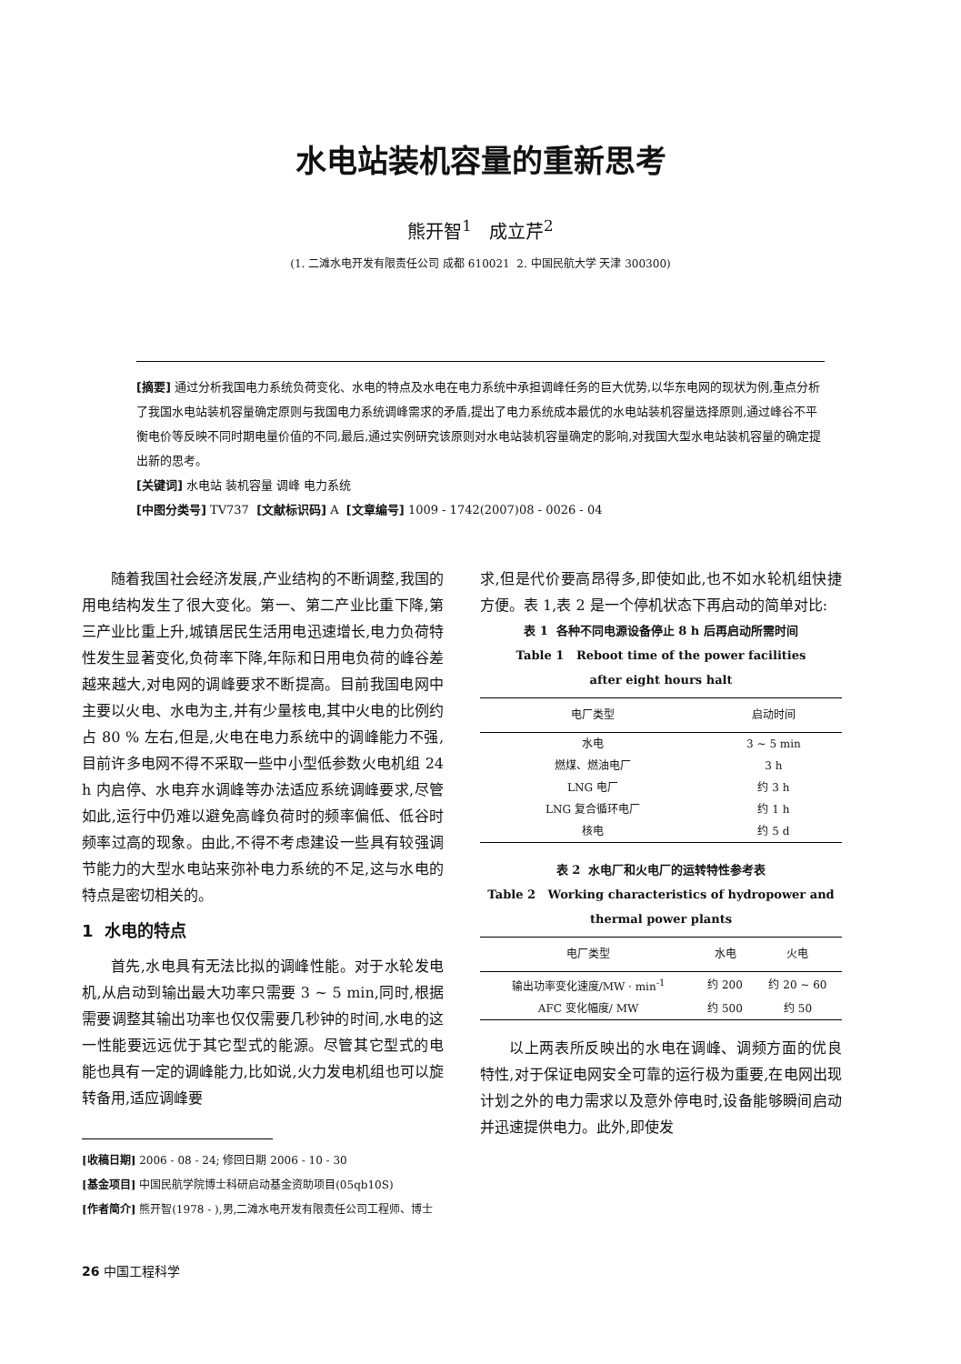水电站装机容量的重新思考
熊开智<sup>1</sup> 成立芹<sup>2</sup>
(1. 二滩水电开发有限责任公司 成都 610021 2. 中国民航大学 天津 300300)
[摘要] 通过分析我国电力系统负荷变化、水电的特点及水电在电力系统中承担调峰任务的巨大优势,以华东电网的现状为例,重点分析了我国水电站装机容量确定原则与我国电力系统调峰需求的矛盾,提出了电力系统成本最优的水电站装机容量选择原则,通过峰谷不平衡电价等反映不同时期电量价值的不同,最后,通过实例研究该原则对水电站装机容量确定的影响,对我国大型水电站装机容量的确定提出新的思考。
[关键词] 水电站 装机容量 调峰 电力系统
[中图分类号] TV737 [文献标识码] A [文章编号] 1009 - 1742(2007)08 - 0026 - 04
随着我国社会经济发展,产业结构的不断调整,我国的用电结构发生了很大变化。第一、第二产业比重下降,第三产业比重上升,城镇居民生活用电迅速增长,电力负荷特性发生显著变化,负荷率下降,年际和日用电负荷的峰谷差越来越大,对电网的调峰要求不断提高。目前我国电网中主要以火电、水电为主,并有少量核电,其中火电的比例约占 80 % 左右,但是,火电在电力系统中的调峰能力不强,目前许多电网不得不采取一些中小型低参数火电机组 24 h 内启停、水电弃水调峰等办法适应系统调峰要求,尽管如此,运行中仍难以避免高峰负荷时的频率偏低、低谷时频率过高的现象。由此,不得不考虑建设一些具有较强调节能力的大型水电站来弥补电力系统的不足,这与水电的特点是密切相关的。
1 水电的特点
首先,水电具有无法比拟的调峰性能。对于水轮发电机,从启动到输出最大功率只需要 3 ~ 5 min,同时,根据需要调整其输出功率也仅仅需要几秒钟的时间,水电的这一性能要远远优于其它型式的能源。尽管其它型式的电能也具有一定的调峰能力,比如说,火力发电机组也可以旋转备用,适应调峰要
[收稿日期] 2006 - 08 - 24; 修回日期 2006 - 10 - 30
[基金项目] 中国民航学院博士科研启动基金资助项目(05qb10S)
[作者简介] 熊开智(1978 - ),男,二滩水电开发有限责任公司工程师、博士
26 中国工程科学
求,但是代价要高昂得多,即使如此,也不如水轮机组快捷方便。表 1,表 2 是一个停机状态下再启动的简单对比:
表 1 各种不同电源设备停止 8 h 后再启动所需时间
Table 1 Reboot time of the power facilities
after eight hours halt
| 电厂类型 | 启动时间 |
| --- | --- |
| 水电 | 3 ~ 5 min |
| 燃煤、燃油电厂 | 3 h |
| LNG 电厂 | 约 3 h |
| LNG 复合循环电厂 | 约 1 h |
| 核电 | 约 5 d |
表 2 水电厂和火电厂的运转特性参考表
Table 2 Working characteristics of hydropower and
thermal power plants
| 电厂类型 | 水电 | 火电 |
| --- | --- | --- |
| 输出功率变化速度/MW · min<sup>-1</sup> | 约 200 | 约 20 ~ 60 |
| AFC 变化幅度/ MW | 约 500 | 约 50 |
以上两表所反映出的水电在调峰、调频方面的优良特性,对于保证电网安全可靠的运行极为重要,在电网出现计划之外的电力需求以及意外停电时,设备能够瞬间启动并迅速提供电力。此外,即使发